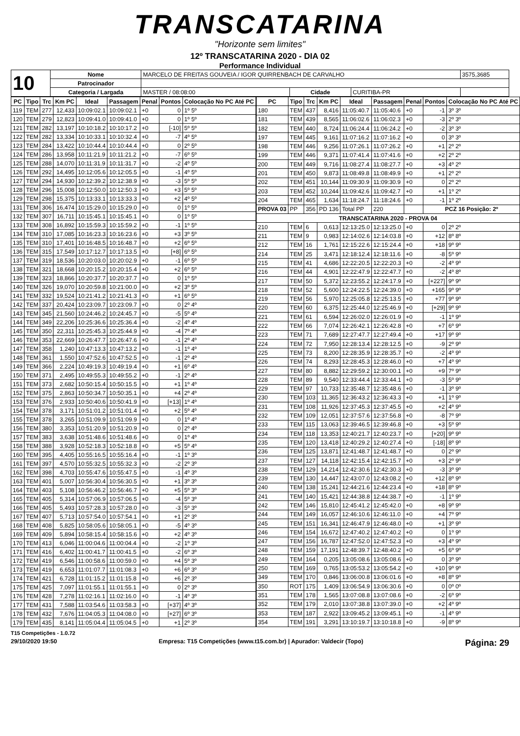TRANSCATARINA
"Horizonte sem limites"
12º TRANSCATARINA 2020 - DIA 02
Performance Individual
| 10 | Nome | MARCELO DE FREITAS GOUVEIA / IGOR QUIRRENBACH DE CARVALHO | | | | 3575,3685 |
| | Patrocinador | | | | | |
| | Categoria / Largada | MASTER / 08:08:00 | Cidade | CURITIBA-PR | | |
| PC | Tipo | Trc | Km PC | Ideal | Passagem | Penal | Pontos | Colocação No PC Até PC |
| --- | --- | --- | --- | --- | --- | --- | --- | --- |
| 119 | TEM | 277 | 12,433 | 10:09:02.1 | 10:09:02.1 | +0 | 0 | 1º 5º |
| 120 | TEM | 279 | 12,823 | 10:09:41.0 | 10:09:41.0 | +0 | 0 | 1º 5º |
| 121 | TEM | 282 | 13,197 | 10:10:18.2 | 10:10:17.2 | +0 | [-10] | 5º 5º |
| 122 | TEM | 282 | 13,334 | 10:10:33.1 | 10:10:32.4 | +0 | -7 | 4º 5º |
| 123 | TEM | 284 | 13,422 | 10:10:44.4 | 10:10:44.4 | +0 | 0 | 2º 5º |
| 124 | TEM | 286 | 13,958 | 10:11:21.9 | 10:11:21.2 | +0 | -7 | 6º 5º |
| 125 | TEM | 288 | 14,070 | 10:11:31.9 | 10:11:31.7 | +0 | -2 | 4º 5º |
| 126 | TEM | 292 | 14,495 | 10:12:05.6 | 10:12:05.5 | +0 | -1 | 4º 5º |
| 127 | TEM | 294 | 14,930 | 10:12:39.2 | 10:12:38.9 | +0 | -3 | 5º 5º |
| 128 | TEM | 296 | 15,008 | 10:12:50.0 | 10:12:50.3 | +0 | +3 | 5º 5º |
| 129 | TEM | 298 | 15,375 | 10:13:33.1 | 10:13:33.3 | +0 | +2 | 4º 5º |
| 131 | TEM | 306 | 16,474 | 10:15:29.0 | 10:15:29.0 | +0 | 0 | 1º 5º |
| 132 | TEM | 307 | 16,711 | 10:15:45.1 | 10:15:45.1 | +0 | 0 | 1º 5º |
| 133 | TEM | 308 | 16,892 | 10:15:59.3 | 10:15:59.2 | +0 | -1 | 1º 5º |
| 134 | TEM | 310 | 17,085 | 10:16:23.3 | 10:16:23.6 | +0 | +3 | 3º 5º |
| 135 | TEM | 310 | 17,401 | 10:16:48.5 | 10:16:48.7 | +0 | +2 | 6º 5º |
| 136 | TEM | 315 | 17,549 | 10:17:12.7 | 10:17:13.5 | +0 | [+8] | 6º 5º |
| 137 | TEM | 319 | 18,536 | 10:20:03.0 | 10:20:02.9 | +0 | -1 | 6º 5º |
| 138 | TEM | 321 | 18,668 | 10:20:15.2 | 10:20:15.4 | +0 | +2 | 6º 5º |
| 139 | TEM | 323 | 18,866 | 10:20:37.7 | 10:20:37.7 | +0 | 0 | 1º 5º |
| 140 | TEM | 326 | 19,070 | 10:20:59.8 | 10:21:00.0 | +0 | +2 | 3º 5º |
| 141 | TEM | 332 | 19,524 | 10:21:41.2 | 10:21:41.3 | +0 | +1 | 6º 5º |
| 142 | TEM | 337 | 20,424 | 10:23:09.7 | 10:23:09.7 | +0 | 0 | 2º 4º |
| 143 | TEM | 345 | 21,560 | 10:24:46.2 | 10:24:45.7 | +0 | -5 | 5º 4º |
| 144 | TEM | 349 | 22,206 | 10:25:36.6 | 10:25:36.4 | +0 | -2 | 4º 4º |
| 145 | TEM | 350 | 22,311 | 10:25:45.3 | 10:25:44.9 | +0 | -4 | 7º 4º |
| 146 | TEM | 353 | 22,669 | 10:26:47.7 | 10:26:47.6 | +0 | -1 | 2º 4º |
| 147 | TEM | 358 | 1,240 | 10:47:13.3 | 10:47:13.2 | +0 | -1 | 1º 4º |
| 148 | TEM | 361 | 1,550 | 10:47:52.6 | 10:47:52.5 | +0 | -1 | 2º 4º |
| 149 | TEM | 366 | 2,224 | 10:49:19.3 | 10:49:19.4 | +0 | +1 | 6º 4º |
| 150 | TEM | 371 | 2,495 | 10:49:55.3 | 10:49:55.2 | +0 | -1 | 2º 4º |
| 151 | TEM | 373 | 2,682 | 10:50:15.4 | 10:50:15.5 | +0 | +1 | 1º 4º |
| 152 | TEM | 375 | 2,863 | 10:50:34.7 | 10:50:35.1 | +0 | +4 | 2º 4º |
| 153 | TEM | 376 | 2,933 | 10:50:40.6 | 10:50:41.9 | +0 | [+13] | 1º 4º |
| 154 | TEM | 378 | 3,171 | 10:51:01.2 | 10:51:01.4 | +0 | +2 | 5º 4º |
| 155 | TEM | 378 | 3,265 | 10:51:09.9 | 10:51:09.9 | +0 | 0 | 1º 4º |
| 156 | TEM | 380 | 3,353 | 10:51:20.9 | 10:51:20.9 | +0 | 0 | 2º 4º |
| 157 | TEM | 383 | 3,638 | 10:51:48.6 | 10:51:48.6 | +0 | 0 | 1º 4º |
| 158 | TEM | 388 | 3,928 | 10:52:18.3 | 10:52:18.8 | +0 | +5 | 5º 4º |
| 160 | TEM | 395 | 4,405 | 10:55:16.5 | 10:55:16.4 | +0 | -1 | 1º 3º |
| 161 | TEM | 397 | 4,570 | 10:55:32.5 | 10:55:32.3 | +0 | -2 | 2º 3º |
| 162 | TEM | 398 | 4,703 | 10:55:47.6 | 10:55:47.5 | +0 | -1 | 4º 3º |
| 163 | TEM | 401 | 5,007 | 10:56:30.4 | 10:56:30.5 | +0 | +1 | 3º 3º |
| 164 | TEM | 403 | 5,108 | 10:56:46.2 | 10:56:46.7 | +0 | +5 | 5º 3º |
| 165 | TEM | 405 | 5,314 | 10:57:06.9 | 10:57:06.5 | +0 | -4 | 5º 3º |
| 166 | TEM | 405 | 5,493 | 10:57:28.3 | 10:57:28.0 | +0 | -3 | 5º 3º |
| 167 | TEM | 407 | 5,713 | 10:57:54.0 | 10:57:54.1 | +0 | +1 | 2º 3º |
| 168 | TEM | 408 | 5,825 | 10:58:05.6 | 10:58:05.1 | +0 | -5 | 4º 3º |
| 169 | TEM | 409 | 5,894 | 10:58:15.4 | 10:58:15.6 | +0 | +2 | 4º 3º |
| 170 | TEM | 413 | 6,046 | 11:00:04.6 | 11:00:04.4 | +0 | -2 | 1º 3º |
| 171 | TEM | 416 | 6,402 | 11:00:41.7 | 11:00:41.5 | +0 | -2 | 6º 3º |
| 172 | TEM | 419 | 6,546 | 11:00:58.6 | 11:00:59.0 | +0 | +4 | 5º 3º |
| 173 | TEM | 419 | 6,653 | 11:01:07.7 | 11:01:08.3 | +0 | +6 | 6º 3º |
| 174 | TEM | 421 | 6,728 | 11:01:15.2 | 11:01:15.8 | +0 | +6 | 2º 3º |
| 175 | TEM | 425 | 7,097 | 11:01:55.1 | 11:01:55.1 | +0 | 0 | 2º 3º |
| 176 | TEM | 428 | 7,278 | 11:02:16.1 | 11:02:16.0 | +0 | -1 | 4º 3º |
| 177 | TEM | 431 | 7,588 | 11:03:54.6 | 11:03:58.3 | +0 | [+37] | 4º 3º |
| 178 | TEM | 432 | 7,676 | 11:04:05.3 | 11:04:08.0 | +0 | [+27] | 6º 3º |
| 179 | TEM | 435 | 8,141 | 11:05:04.4 | 11:05:04.5 | +0 | +1 | 2º 3º |
| PC | Tipo | Trc | Km PC | Ideal | Passagem | Penal | Pontos | Colocação No PC Até PC |
| --- | --- | --- | --- | --- | --- | --- | --- | --- |
| 180 | TEM | 437 | 8,416 | 11:05:40.7 | 11:05:40.6 | +0 | -1 | 3º 3º |
| 181 | TEM | 439 | 8,565 | 11:06:02.6 | 11:06:02.3 | +0 | -3 | 2º 3º |
| 182 | TEM | 440 | 8,724 | 11:06:24.4 | 11:06:24.2 | +0 | -2 | 3º 3º |
| 197 | TEM | 445 | 9,161 | 11:07:16.2 | 11:07:16.2 | +0 | 0 | 3º 3º |
| 198 | TEM | 446 | 9,256 | 11:07:26.1 | 11:07:26.2 | +0 | +1 | 2º 2º |
| 199 | TEM | 446 | 9,371 | 11:07:41.4 | 11:07:41.6 | +0 | +2 | 2º 2º |
| 200 | TEM | 449 | 9,716 | 11:08:27.4 | 11:08:27.7 | +0 | +3 | 4º 2º |
| 201 | TEM | 450 | 9,873 | 11:08:49.8 | 11:08:49.9 | +0 | +1 | 2º 2º |
| 202 | TEM | 451 | 10,144 | 11:09:30.9 | 11:09:30.9 | +0 | 0 | 2º 2º |
| 203 | TEM | 452 | 10,244 | 11:09:42.6 | 11:09:42.7 | +0 | +1 | 1º 2º |
| 204 | TEM | 465 | 1,634 | 11:18:24.7 | 11:18:24.6 | +0 | -1 | 1º 2º |
| PROVA 03 | PP | 356 | PD 136 | Total PP | 220 | | PCZ 16 Posição: 2º | |
| TRANSCATARINA 2020 - PROVA 04 | | | | | | | | |
| 210 | TEM | 6 | 0,613 | 12:13:25.0 | 12:13:25.0 | +0 | 0 | 2º 2º |
| 211 | TEM | 9 | 0,983 | 12:14:02.6 | 12:14:03.8 | +0 | +12 | 8º 8º |
| 212 | TEM | 16 | 1,761 | 12:15:22.6 | 12:15:24.4 | +0 | +18 | 9º 9º |
| 214 | TEM | 25 | 3,471 | 12:18:12.4 | 12:18:11.6 | +0 | -8 | 5º 9º |
| 215 | TEM | 41 | 4,686 | 12:22:20.5 | 12:22:20.3 | +0 | -2 | 4º 9º |
| 216 | TEM | 44 | 4,901 | 12:22:47.9 | 12:22:47.7 | +0 | -2 | 4º 8º |
| 217 | TEM | 50 | 5,372 | 12:23:55.2 | 12:24:17.9 | +0 | [+227] | 9º 9º |
| 218 | TEM | 52 | 5,600 | 12:24:22.5 | 12:24:39.0 | +0 | +165 | 9º 9º |
| 219 | TEM | 56 | 5,970 | 12:25:05.8 | 12:25:13.5 | +0 | +77 | 9º 9º |
| 220 | TEM | 60 | 6,375 | 12:25:44.0 | 12:25:46.9 | +0 | [+29] | 9º 9º |
| 221 | TEM | 61 | 6,594 | 12:26:02.0 | 12:26:01.9 | +0 | -1 | 1º 9º |
| 222 | TEM | 66 | 7,074 | 12:26:42.1 | 12:26:42.8 | +0 | +7 | 6º 9º |
| 223 | TEM | 71 | 7,689 | 12:27:47.7 | 12:27:49.4 | +0 | +17 | 9º 9º |
| 224 | TEM | 72 | 7,950 | 12:28:13.4 | 12:28:12.5 | +0 | -9 | 2º 9º |
| 225 | TEM | 73 | 8,200 | 12:28:35.9 | 12:28:35.7 | +0 | -2 | 4º 9º |
| 226 | TEM | 74 | 8,293 | 12:28:45.3 | 12:28:46.0 | +0 | +7 | 4º 9º |
| 227 | TEM | 80 | 8,882 | 12:29:59.2 | 12:30:00.1 | +0 | +9 | 7º 9º |
| 228 | TEM | 89 | 9,540 | 12:33:44.4 | 12:33:44.1 | +0 | -3 | 5º 9º |
| 229 | TEM | 97 | 10,733 | 12:35:48.7 | 12:35:48.6 | +0 | -1 | 3º 9º |
| 230 | TEM | 103 | 11,365 | 12:36:43.2 | 12:36:43.3 | +0 | +1 | 1º 9º |
| 231 | TEM | 108 | 11,926 | 12:37:45.3 | 12:37:45.5 | +0 | +2 | 4º 9º |
| 232 | TEM | 109 | 12,051 | 12:37:57.6 | 12:37:56.8 | +0 | -8 | 7º 9º |
| 233 | TEM | 115 | 13,063 | 12:39:46.5 | 12:39:46.8 | +0 | +3 | 5º 9º |
| 234 | TEM | 118 | 13,353 | 12:40:21.7 | 12:40:23.7 | +0 | [+20] | 9º 9º |
| 235 | TEM | 120 | 13,418 | 12:40:29.2 | 12:40:27.4 | +0 | [-18] | 8º 9º |
| 236 | TEM | 125 | 13,871 | 12:41:48.7 | 12:41:48.7 | +0 | 0 | 2º 9º |
| 237 | TEM | 127 | 14,118 | 12:42:15.4 | 12:42:15.7 | +0 | +3 | 2º 9º |
| 238 | TEM | 129 | 14,214 | 12:42:30.6 | 12:42:30.3 | +0 | -3 | 3º 9º |
| 239 | TEM | 130 | 14,447 | 12:43:07.0 | 12:43:08.2 | +0 | +12 | 8º 9º |
| 240 | TEM | 138 | 15,241 | 12:44:21.6 | 12:44:23.4 | +0 | +18 | 8º 9º |
| 241 | TEM | 140 | 15,421 | 12:44:38.8 | 12:44:38.7 | +0 | -1 | 1º 9º |
| 242 | TEM | 146 | 15,810 | 12:45:41.2 | 12:45:42.0 | +0 | +8 | 9º 9º |
| 244 | TEM | 149 | 16,057 | 12:46:10.6 | 12:46:11.0 | +0 | +4 | 7º 9º |
| 245 | TEM | 151 | 16,341 | 12:46:47.9 | 12:46:48.0 | +0 | +1 | 3º 9º |
| 246 | TEM | 154 | 16,672 | 12:47:40.2 | 12:47:40.2 | +0 | 0 | 1º 9º |
| 247 | TEM | 156 | 16,787 | 12:47:52.0 | 12:47:52.3 | +0 | +3 | 4º 9º |
| 248 | TEM | 159 | 17,191 | 12:48:39.7 | 12:48:40.2 | +0 | +5 | 6º 9º |
| 249 | TEM | 164 | 0,205 | 13:05:08.6 | 13:05:08.6 | +0 | 0 | 3º 9º |
| 250 | TEM | 169 | 0,765 | 13:05:53.2 | 13:05:54.2 | +0 | +10 | 9º 9º |
| 349 | TEM | 170 | 0,846 | 13:06:00.8 | 13:06:01.6 | +0 | +8 | 8º 9º |
| 350 | ROT | 175 | 1,409 | 13:06:54.9 | 13:06:30.6 | +0 | 0 | 0º 0º |
| 351 | TEM | 178 | 1,565 | 13:07:08.8 | 13:07:08.6 | +0 | -2 | 6º 9º |
| 352 | TEM | 179 | 2,010 | 13:07:38.8 | 13:07:39.0 | +0 | +2 | 4º 9º |
| 353 | TEM | 187 | 2,922 | 13:09:45.2 | 13:09:45.1 | +0 | -1 | 4º 9º |
| 354 | TEM | 191 | 3,291 | 13:10:19.7 | 13:10:18.8 | +0 | -9 | 8º 9º |
T15 Competições - 1.0.72
29/10/2020 19:50 Empresa: T15 Competições (www.t15.com.br) | Apurador: Valdecir (Topo) Página: 29